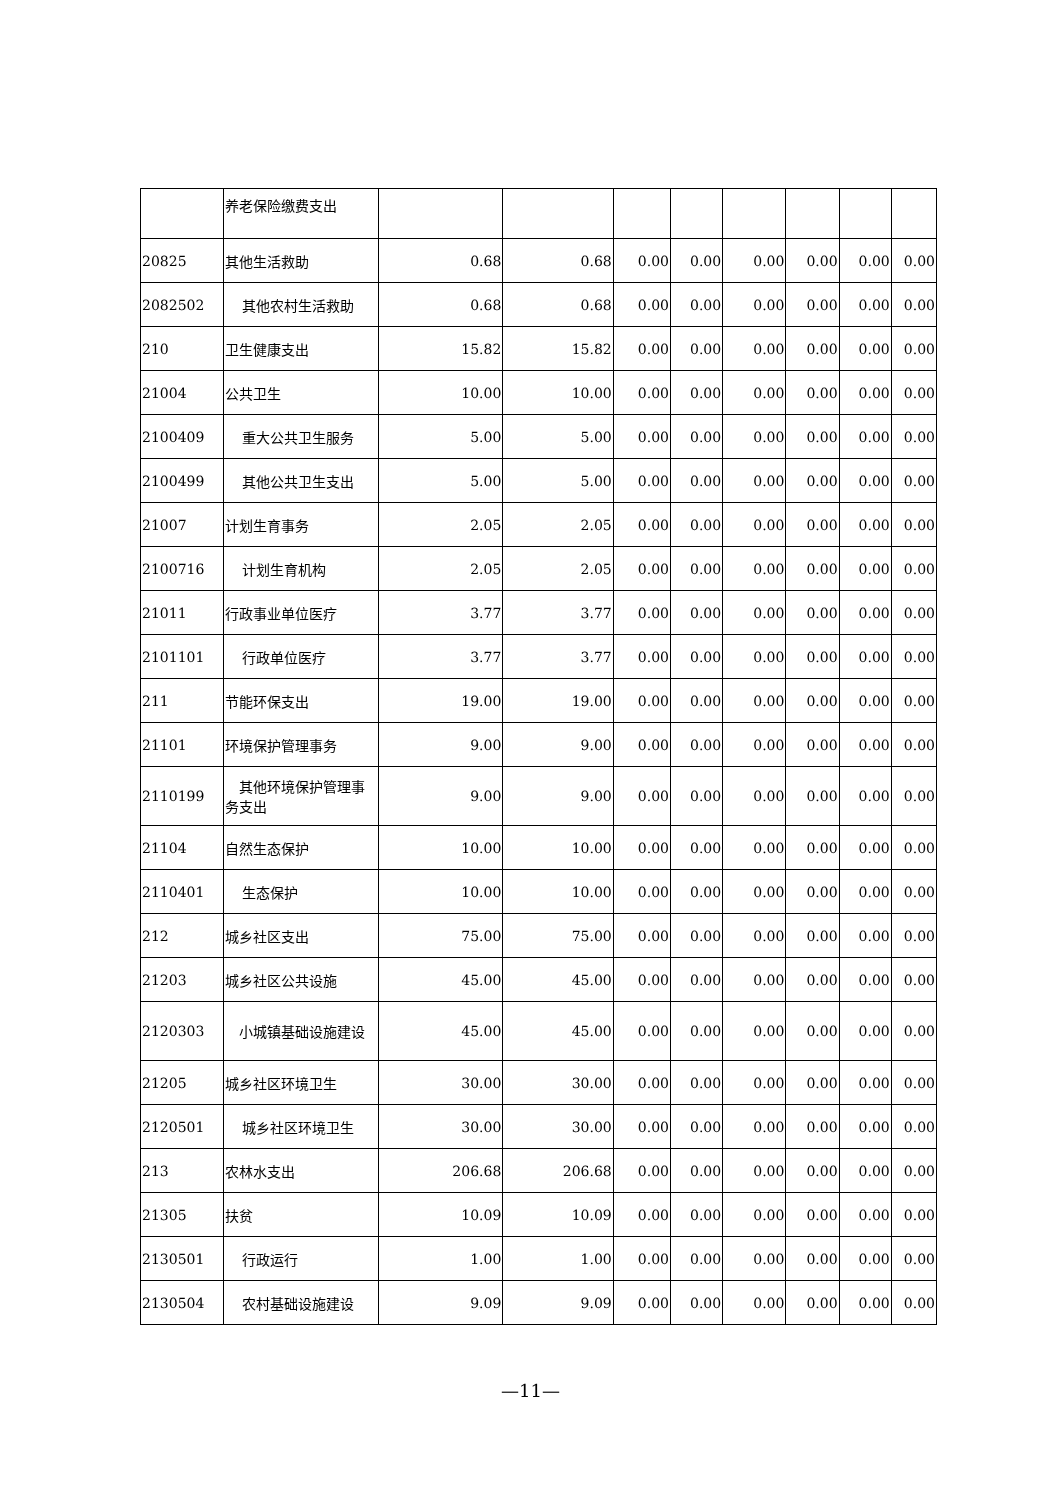| | 养老保险缴费支出 | | | | | | | | |
| 20825 | 其他生活救助 | 0.68 | 0.68 | 0.00 | 0.00 | 0.00 | 0.00 | 0.00 | 0.00 |
| 2082502 | 其他农村生活救助 | 0.68 | 0.68 | 0.00 | 0.00 | 0.00 | 0.00 | 0.00 | 0.00 |
| 210 | 卫生健康支出 | 15.82 | 15.82 | 0.00 | 0.00 | 0.00 | 0.00 | 0.00 | 0.00 |
| 21004 | 公共卫生 | 10.00 | 10.00 | 0.00 | 0.00 | 0.00 | 0.00 | 0.00 | 0.00 |
| 2100409 | 重大公共卫生服务 | 5.00 | 5.00 | 0.00 | 0.00 | 0.00 | 0.00 | 0.00 | 0.00 |
| 2100499 | 其他公共卫生支出 | 5.00 | 5.00 | 0.00 | 0.00 | 0.00 | 0.00 | 0.00 | 0.00 |
| 21007 | 计划生育事务 | 2.05 | 2.05 | 0.00 | 0.00 | 0.00 | 0.00 | 0.00 | 0.00 |
| 2100716 | 计划生育机构 | 2.05 | 2.05 | 0.00 | 0.00 | 0.00 | 0.00 | 0.00 | 0.00 |
| 21011 | 行政事业单位医疗 | 3.77 | 3.77 | 0.00 | 0.00 | 0.00 | 0.00 | 0.00 | 0.00 |
| 2101101 | 行政单位医疗 | 3.77 | 3.77 | 0.00 | 0.00 | 0.00 | 0.00 | 0.00 | 0.00 |
| 211 | 节能环保支出 | 19.00 | 19.00 | 0.00 | 0.00 | 0.00 | 0.00 | 0.00 | 0.00 |
| 21101 | 环境保护管理事务 | 9.00 | 9.00 | 0.00 | 0.00 | 0.00 | 0.00 | 0.00 | 0.00 |
| 2110199 | 其他环境保护管理事务支出 | 9.00 | 9.00 | 0.00 | 0.00 | 0.00 | 0.00 | 0.00 | 0.00 |
| 21104 | 自然生态保护 | 10.00 | 10.00 | 0.00 | 0.00 | 0.00 | 0.00 | 0.00 | 0.00 |
| 2110401 | 生态保护 | 10.00 | 10.00 | 0.00 | 0.00 | 0.00 | 0.00 | 0.00 | 0.00 |
| 212 | 城乡社区支出 | 75.00 | 75.00 | 0.00 | 0.00 | 0.00 | 0.00 | 0.00 | 0.00 |
| 21203 | 城乡社区公共设施 | 45.00 | 45.00 | 0.00 | 0.00 | 0.00 | 0.00 | 0.00 | 0.00 |
| 2120303 | 小城镇基础设施建设 | 45.00 | 45.00 | 0.00 | 0.00 | 0.00 | 0.00 | 0.00 | 0.00 |
| 21205 | 城乡社区环境卫生 | 30.00 | 30.00 | 0.00 | 0.00 | 0.00 | 0.00 | 0.00 | 0.00 |
| 2120501 | 城乡社区环境卫生 | 30.00 | 30.00 | 0.00 | 0.00 | 0.00 | 0.00 | 0.00 | 0.00 |
| 213 | 农林水支出 | 206.68 | 206.68 | 0.00 | 0.00 | 0.00 | 0.00 | 0.00 | 0.00 |
| 21305 | 扶贫 | 10.09 | 10.09 | 0.00 | 0.00 | 0.00 | 0.00 | 0.00 | 0.00 |
| 2130501 | 行政运行 | 1.00 | 1.00 | 0.00 | 0.00 | 0.00 | 0.00 | 0.00 | 0.00 |
| 2130504 | 农村基础设施建设 | 9.09 | 9.09 | 0.00 | 0.00 | 0.00 | 0.00 | 0.00 | 0.00 |
—11—